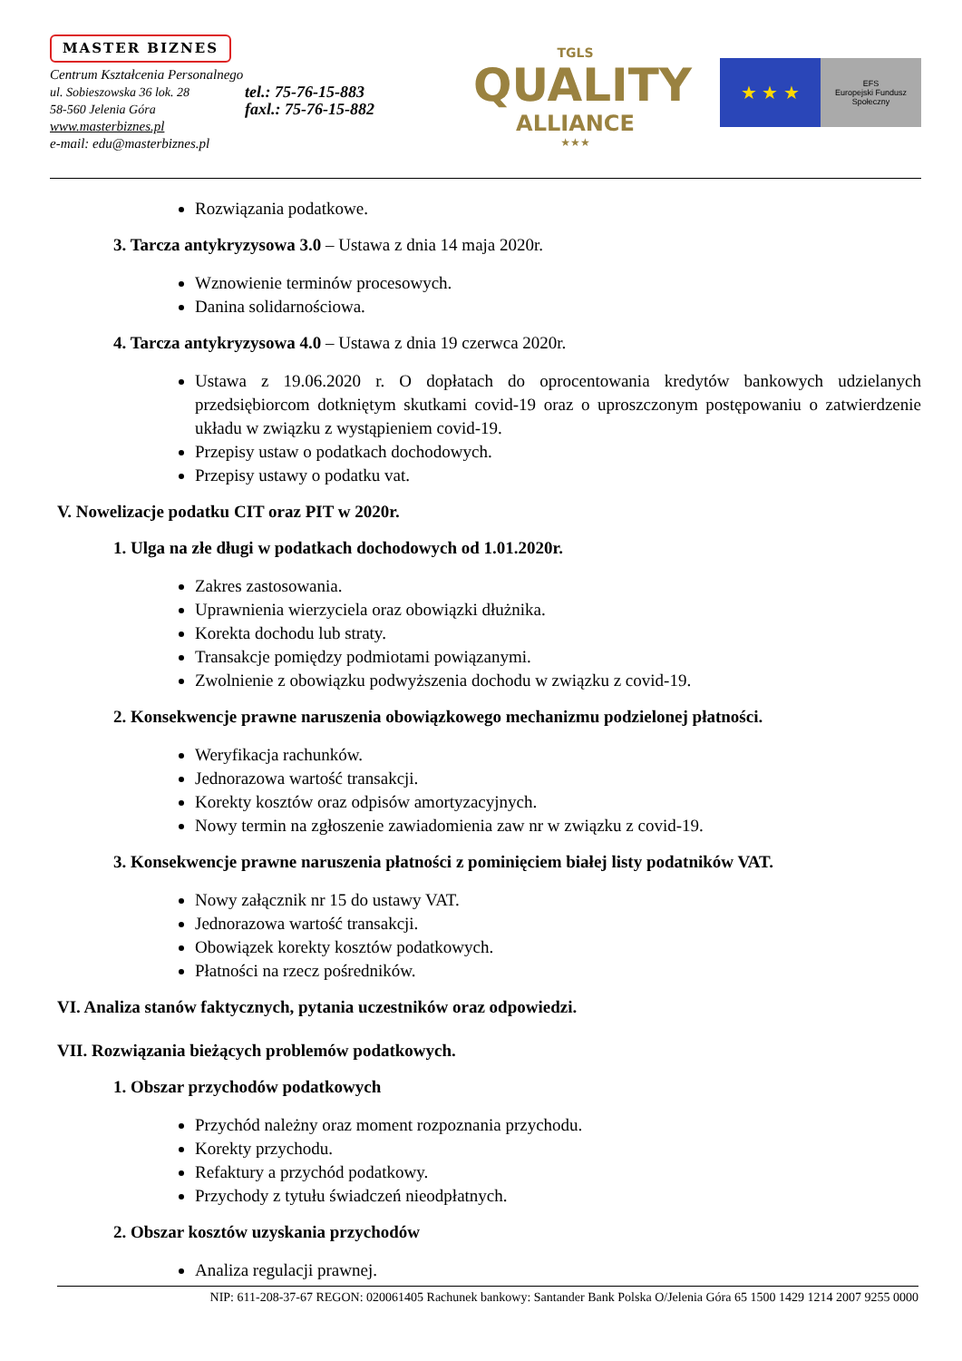MASTER BIZNES
Centrum Kształcenia Personalnego
ul. Sobieszowska 36 lok. 28
58-560 Jelenia Góra
tel.: 75-76-15-883
faxl.: 75-76-15-882
www.masterbiznes.pl
e-mail: edu@masterbiznes.pl
TGLS
QUALITY
ALLIANCE
★★★
★ ★ ★
EFS
Europejski Fundusz Społeczny
Rozwiązania podatkowe.
3. Tarcza antykryzysowa 3.0 – Ustawa z dnia 14 maja 2020r.
Wznowienie terminów procesowych.
Danina solidarnościowa.
4. Tarcza antykryzysowa 4.0 – Ustawa z dnia 19 czerwca 2020r.
Ustawa z 19.06.2020 r. O dopłatach do oprocentowania kredytów bankowych udzielanych przedsiębiorcom dotkniętym skutkami covid-19 oraz o uproszczonym postępowaniu o zatwierdzenie układu w związku z wystąpieniem covid-19.
Przepisy ustaw o podatkach dochodowych.
Przepisy ustawy o podatku vat.
V. Nowelizacje podatku CIT oraz PIT w 2020r.
1. Ulga na złe długi w podatkach dochodowych od 1.01.2020r.
Zakres zastosowania.
Uprawnienia wierzyciela oraz obowiązki dłużnika.
Korekta dochodu lub straty.
Transakcje pomiędzy podmiotami powiązanymi.
Zwolnienie z obowiązku podwyższenia dochodu w związku z covid-19.
2. Konsekwencje prawne naruszenia obowiązkowego mechanizmu podzielonej płatności.
Weryfikacja rachunków.
Jednorazowa wartość transakcji.
Korekty kosztów oraz odpisów amortyzacyjnych.
Nowy termin na zgłoszenie zawiadomienia zaw nr w związku z covid-19.
3. Konsekwencje prawne naruszenia płatności z pominięciem białej listy podatników VAT.
Nowy załącznik nr 15 do ustawy VAT.
Jednorazowa wartość transakcji.
Obowiązek korekty kosztów podatkowych.
Płatności na rzecz pośredników.
VI. Analiza stanów faktycznych, pytania uczestników oraz odpowiedzi.
VII. Rozwiązania bieżących problemów podatkowych.
1. Obszar przychodów podatkowych
Przychód należny oraz moment rozpoznania przychodu.
Korekty przychodu.
Refaktury a przychód podatkowy.
Przychody z tytułu świadczeń nieodpłatnych.
2. Obszar kosztów uzyskania przychodów
Analiza regulacji prawnej.
NIP: 611-208-37-67 REGON: 020061405 Rachunek bankowy: Santander Bank Polska O/Jelenia Góra 65 1500 1429 1214 2007 9255 0000